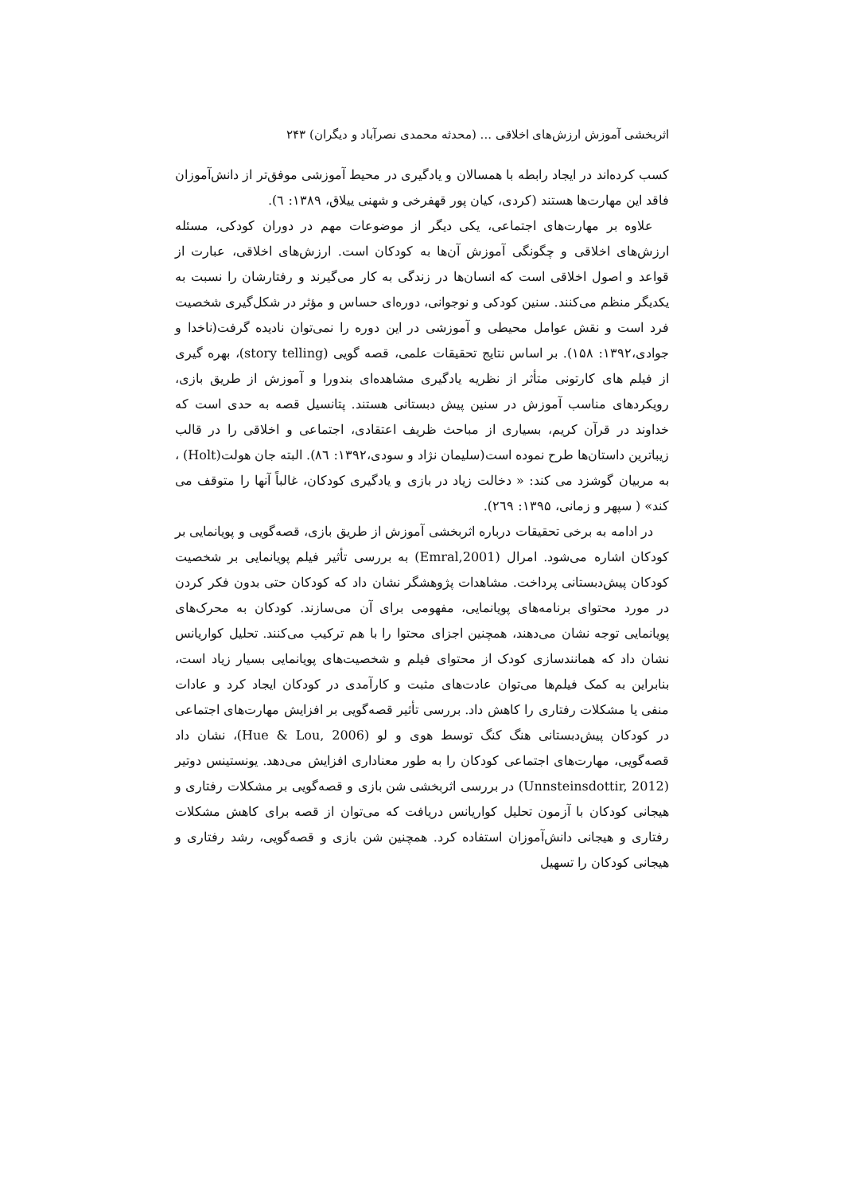اثربخشی آموزش ارزش‌های اخلاقی ... (محدثه محمدی نصرآباد و دیگران) ۲۴۳
کسب کرده‌اند در ایجاد رابطه با همسالان و یادگیری در محیط آموزشی موفق‌تر از دانش‌آموزان فاقد این مهارت‌ها هستند (کردی، کیان پور قهفرخی و شهنی ییلاق، ۱۳۸۹: ٦).
علاوه بر مهارت‌های اجتماعی، یکی دیگر از موضوعات مهم در دوران کودکی، مسئله ارزش‌های اخلاقی و چگونگی آموزش آن‌ها به کودکان است. ارزش‌های اخلاقی، عبارت از قواعد و اصول اخلاقی است که انسان‌ها در زندگی به کار می‌گیرند و رفتارشان را نسبت به یکدیگر منظم می‌کنند. سنین کودکی و نوجوانی، دوره‌ای حساس و مؤثر در شکل‌گیری شخصیت فرد است و نقش عوامل محیطی و آموزشی در این دوره را نمی‌توان نادیده گرفت(ناخدا و جوادی،۱۳۹۲: ۱۵۸). بر اساس نتایج تحقیقات علمی، قصه گویی (story telling)، بهره گیری از فیلم های کارتونی متأثر از نظریه یادگیری مشاهده‌ای بندورا و آموزش از طریق بازی، رویکردهای مناسب آموزش در سنین پیش دبستانی هستند. پتانسیل قصه به حدی است که خداوند در قرآن کریم، بسیاری از مباحث ظریف اعتقادی، اجتماعی و اخلاقی را در قالب زیباترین داستان‌ها طرح نموده است(سلیمان نژاد و سودی،۱۳۹۲: ۸٦). البته جان هولت(Holt) ، به مربیان گوشزد می کند: « دخالت زیاد در بازی و یادگیری کودکان، غالباً آنها را متوقف می کند» ( سپهر و زمانی، ۱۳۹۵: ۲٦۹).
در ادامه به برخی تحقیقات درباره اثربخشی آموزش از طریق بازی، قصه‌گویی و پویانمایی بر کودکان اشاره می‌شود. امرال (Emral,2001) به بررسی تأثیر فیلم پویانمایی بر شخصیت کودکان پیش‌دبستانی پرداخت. مشاهدات پژوهشگر نشان داد که کودکان حتی بدون فکر کردن در مورد محتوای برنامه‌های پویانمایی، مفهومی برای آن می‌سازند. کودکان به محرک‌های پویانمایی توجه نشان می‌دهند، همچنین اجزای محتوا را با هم ترکیب می‌کنند. تحلیل کواریانس نشان داد که همانندسازی کودک از محتوای فیلم و شخصیت‌های پویانمایی بسیار زیاد است، بنابراین به کمک فیلم‌ها می‌توان عادت‌های مثبت و کارآمدی در کودکان ایجاد کرد و عادات منفی یا مشکلات رفتاری را کاهش داد. بررسی تأثیر قصه‌گویی بر افزایش مهارت‌های اجتماعی در کودکان پیش‌دبستانی هنگ کنگ توسط هوی و لو (Hue & Lou, 2006)، نشان داد قصه‌گویی، مهارت‌های اجتماعی کودکان را به طور معناداری افزایش می‌دهد. یونستینس دوتیر (Unnsteinsdottir, 2012) در بررسی اثربخشی شن بازی و قصه‌گویی بر مشکلات رفتاری و هیجانی کودکان با آزمون تحلیل کواریانس دریافت که می‌توان از قصه برای کاهش مشکلات رفتاری و هیجانی دانش‌آموزان استفاده کرد. همچنین شن بازی و قصه‌گویی، رشد رفتاری و هیجانی کودکان را تسهیل